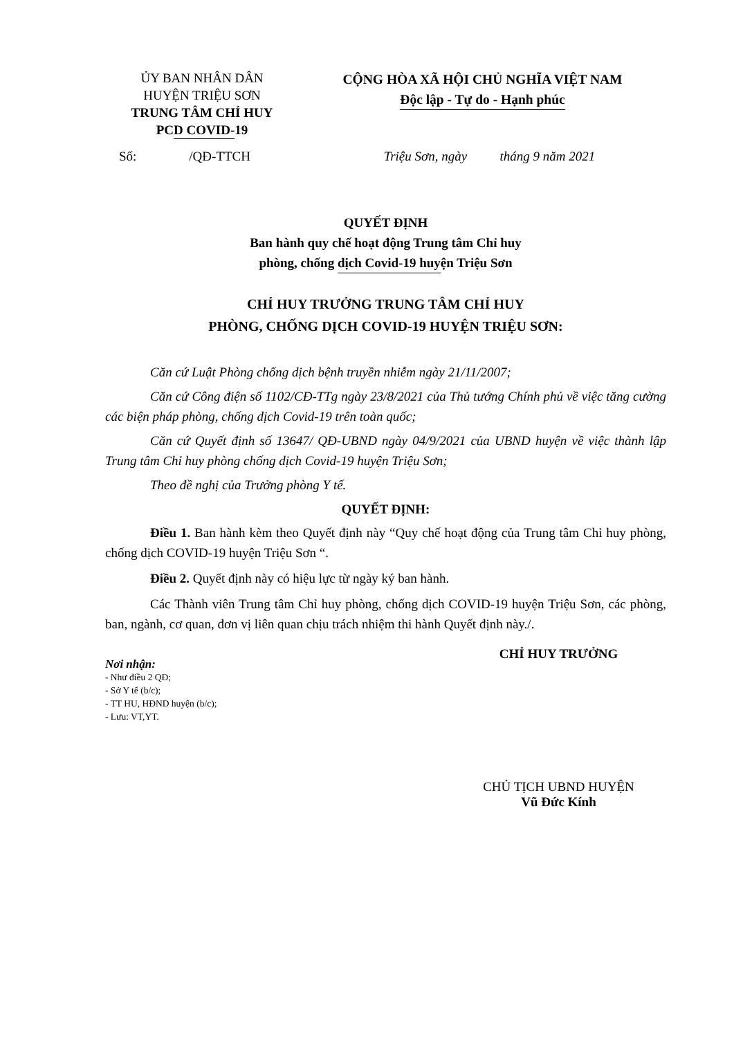ỦY BAN NHÂN DÂN
HUYỆN TRIỆU SƠN
TRUNG TÂM CHỈ HUY
PCD COVID-19
CỘNG HÒA XÃ HỘI CHỦ NGHĨA VIỆT NAM
Độc lập - Tự do - Hạnh phúc
Số: /QĐ-TTCH
Triệu Sơn, ngày tháng 9 năm 2021
QUYẾT ĐỊNH
Ban hành quy chế hoạt động Trung tâm Chỉ huy
phòng, chống dịch Covid-19 huyện Triệu Sơn
CHỈ HUY TRƯỞNG TRUNG TÂM CHỈ HUY
PHÒNG, CHỐNG DỊCH COVID-19 HUYỆN TRIỆU SƠN:
Căn cứ Luật Phòng chống dịch bệnh truyền nhiễm ngày 21/11/2007;
Căn cứ Công điện số 1102/CĐ-TTg ngày 23/8/2021 của Thủ tướng Chính phủ về việc tăng cường các biện pháp phòng, chống dịch Covid-19 trên toàn quốc;
Căn cứ Quyết định số 13647/ QĐ-UBND ngày 04/9/2021 của UBND huyện về việc thành lập Trung tâm Chỉ huy phòng chống dịch Covid-19 huyện Triệu Sơn;
Theo đề nghị của Trưởng phòng Y tế.
QUYẾT ĐỊNH:
Điều 1. Ban hành kèm theo Quyết định này “Quy chế hoạt động của Trung tâm Chỉ huy phòng, chống dịch COVID-19 huyện Triệu Sơn “.
Điều 2. Quyết định này có hiệu lực từ ngày ký ban hành.
Các Thành viên Trung tâm Chỉ huy phòng, chống dịch COVID-19 huyện Triệu Sơn, các phòng, ban, ngành, cơ quan, đơn vị liên quan chịu trách nhiệm thi hành Quyết định này./.
Nơi nhận:
- Như điều 2 QĐ;
- Sở Y tế (b/c);
- TT HU, HĐND huyện (b/c);
- Lưu: VT,YT.
CHỈ HUY TRƯỞNG
CHỦ TỊCH UBND HUYỆN
Vũ Đức Kính